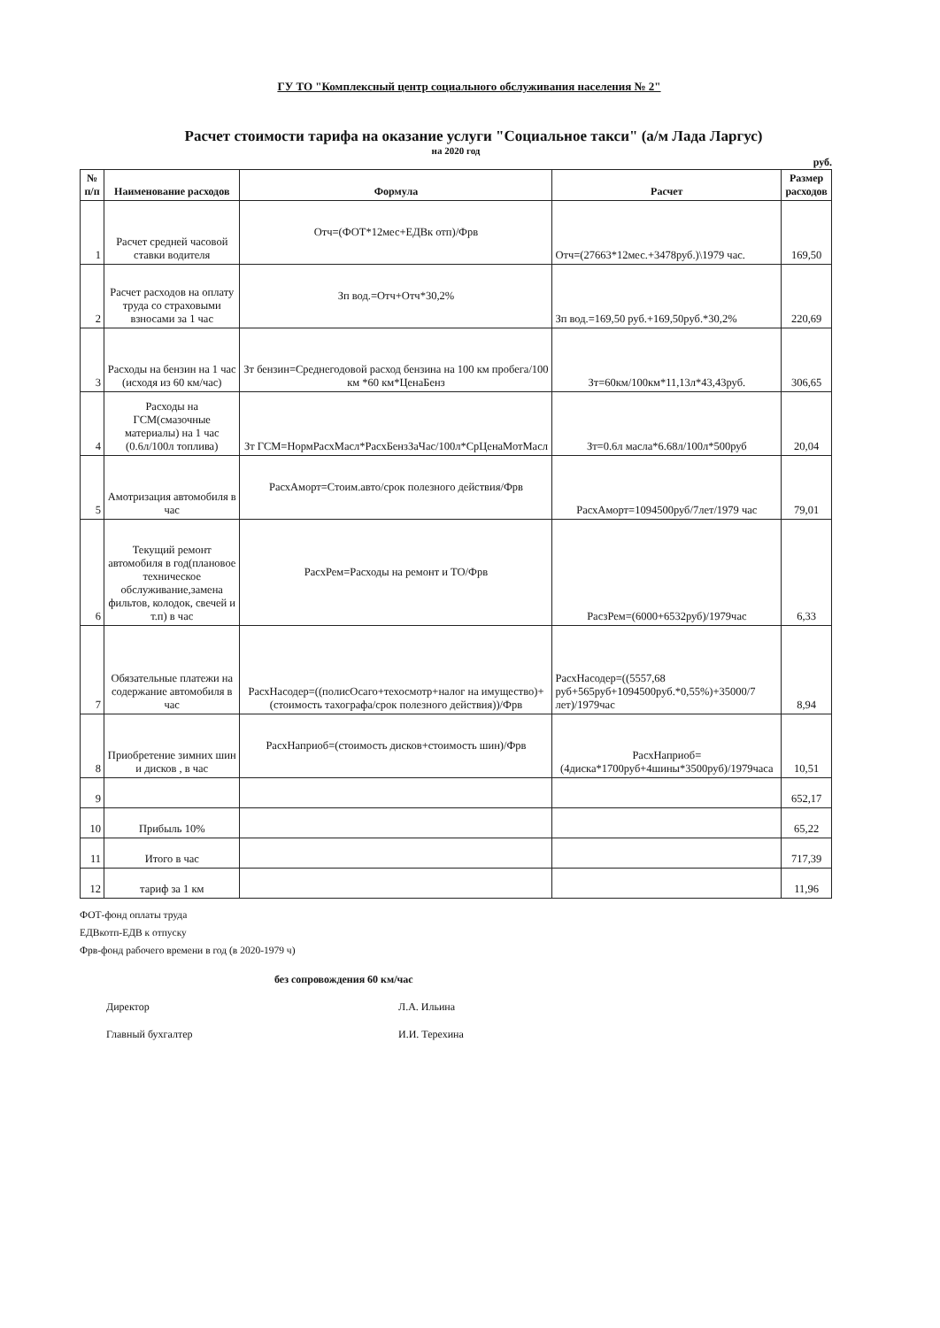ГУ ТО "Комплексный центр социального обслуживания населения № 2"
Расчет стоимости тарифа на оказание услуги "Социальное такси" (а/м Лада Ларгус)
на 2020 год
руб.
| № п/п | Наименование расходов | Формула | Расчет | Размер расходов |
| --- | --- | --- | --- | --- |
| 1 | Расчет средней часовой ставки водителя | Отч=(ФОТ*12мес+ЕДВк отп)/Фрв | Отч=(27663*12мес.+3478руб.)\1979 час. | 169,50 |
| 2 | Расчет расходов на оплату труда со страховыми взносами за 1 час | Зп вод.=Отч+Отч*30,2% | Зп вод.=169,50 руб.+169,50руб.*30,2% | 220,69 |
| 3 | Расходы на бензин на 1 час (исходя из 60 км/час) | Зт бензин=Среднегодовой расход бензина на 100 км пробега/100 км *60 км*ЦенаБенз | Зт=60км/100км*11,13л*43,43руб. | 306,65 |
| 4 | Расходы на ГСМ(смазочные материалы) на 1 час (0.6л/100л топлива) | Зт ГСМ=НормРасхМасл*РасхБензЗаЧас/100л*СрЦенаМотМасл | Зт=0.6л масла*6.68л/100л*500руб | 20,04 |
| 5 | Амотризация автомобиля в час | РасхАморт=Стоим.авто/срок полезного действия/Фрв | РасхАморт=1094500руб/7лет/1979 час | 79,01 |
| 6 | Текущий ремонт автомобиля в год(плановое техническое обслуживание,замена фильтов, колодок, свечей и т.п) в час | РасхРем=Расходы на ремонт и ТО/Фрв | РасзРем=(6000+6532руб)/1979час | 6,33 |
| 7 | Обязательные платежи на содержание автомобиля в час | РасхНасодер=((полисОсаго+техосмотр+налог на имущество)+(стоимость тахографа/срок полезного действия))/Фрв | РасхНасодер=((5557,68 руб+565руб+1094500руб.*0,55%)+35000/7 лет)/1979час | 8,94 |
| 8 | Приобретение зимних шин и дисков , в час | РасхНаприоб=(стоимость дисков+стоимость шин)/Фрв | РасхНаприоб=(4диска*1700руб+4шины*3500руб)/1979часа | 10,51 |
| 9 | | | | 652,17 |
| 10 | Прибыль 10% | | | 65,22 |
| 11 | Итого в час | | | 717,39 |
| 12 | тариф за 1 км | | | 11,96 |
ФОТ-фонд оплаты труда
ЕДВкотп-ЕДВ к отпуску
Фрв-фонд рабочего времени в год (в 2020-1979 ч)
без сопровождения 60 км/час
Директор Л.А. Ильина
Главный бухгалтер И.И. Терехина